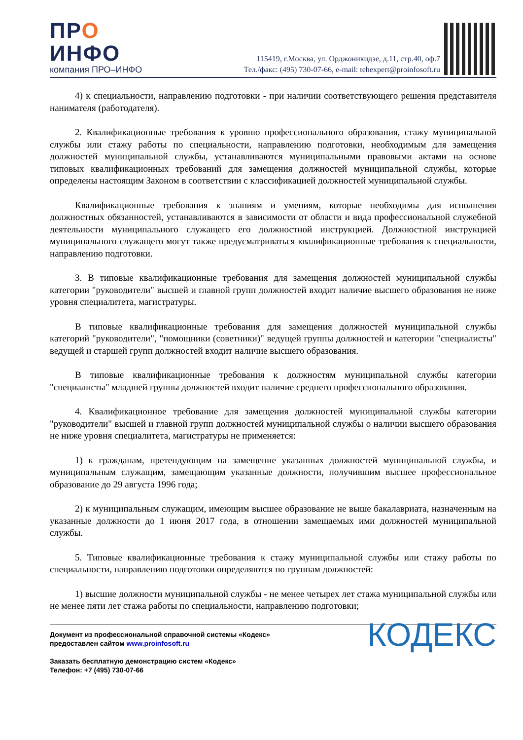ПРО
ИНФО
компания ПРО–ИНФО
115419, г.Москва, ул. Орджоникидзе, д.11, стр.40, оф.7
Тел./факс: (495) 730-07-66, e-mail: tehexpert@proinfosoft.ru
4) к специальности, направлению подготовки - при наличии соответствующего решения представителя нанимателя (работодателя).
2. Квалификационные требования к уровню профессионального образования, стажу муниципальной службы или стажу работы по специальности, направлению подготовки, необходимым для замещения должностей муниципальной службы, устанавливаются муниципальными правовыми актами на основе типовых квалификационных требований для замещения должностей муниципальной службы, которые определены настоящим Законом в соответствии с классификацией должностей муниципальной службы.
Квалификационные требования к знаниям и умениям, которые необходимы для исполнения должностных обязанностей, устанавливаются в зависимости от области и вида профессиональной служебной деятельности муниципального служащего его должностной инструкцией. Должностной инструкцией муниципального служащего могут также предусматриваться квалификационные требования к специальности, направлению подготовки.
3. В типовые квалификационные требования для замещения должностей муниципальной службы категории "руководители" высшей и главной групп должностей входит наличие высшего образования не ниже уровня специалитета, магистратуры.
В типовые квалификационные требования для замещения должностей муниципальной службы категорий "руководители", "помощники (советники)" ведущей группы должностей и категории "специалисты" ведущей и старшей групп должностей входит наличие высшего образования.
В типовые квалификационные требования к должностям муниципальной службы категории "специалисты" младшей группы должностей входит наличие среднего профессионального образования.
4. Квалификационное требование для замещения должностей муниципальной службы категории "руководители" высшей и главной групп должностей муниципальной службы о наличии высшего образования не ниже уровня специалитета, магистратуры не применяется:
1) к гражданам, претендующим на замещение указанных должностей муниципальной службы, и муниципальным служащим, замещающим указанные должности, получившим высшее профессиональное образование до 29 августа 1996 года;
2) к муниципальным служащим, имеющим высшее образование не выше бакалавриата, назначенным на указанные должности до 1 июня 2017 года, в отношении замещаемых ими должностей муниципальной службы.
5. Типовые квалификационные требования к стажу муниципальной службы или стажу работы по специальности, направлению подготовки определяются по группам должностей:
1) высшие должности муниципальной службы - не менее четырех лет стажа муниципальной службы или не менее пяти лет стажа работы по специальности, направлению подготовки;
Документ из профессиональной справочной системы «Кодекс»
предоставлен сайтом www.proinfosoft.ru
Заказать бесплатную демонстрацию систем «Кодекс»
Телефон: +7 (495) 730-07-66
КОДЕКС